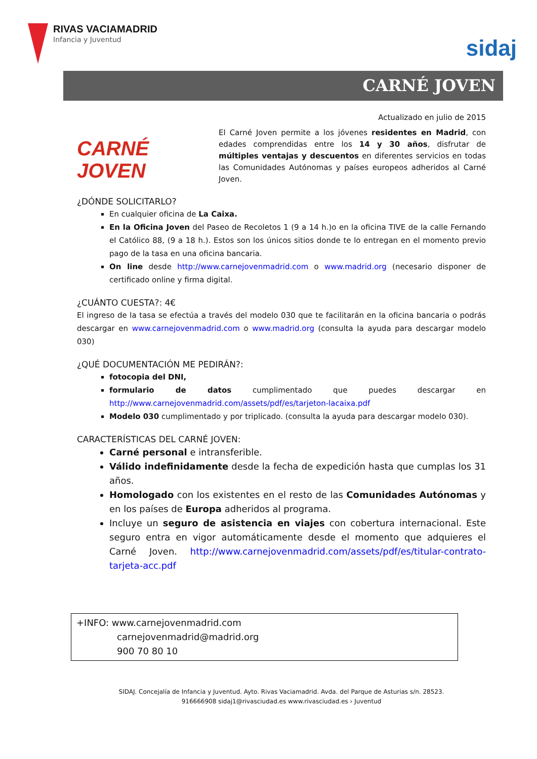RIVAS VACIAMADRID
Infancia y Juventud
sidaj
CARNÉ JOVEN
Actualizado en julio de 2015
CARNÉ
JOVEN
El Carné Joven permite a los jóvenes residentes en Madrid, con edades comprendidas entre los 14 y 30 años, disfrutar de múltiples ventajas y descuentos en diferentes servicios en todas las Comunidades Autónomas y países europeos adheridos al Carné Joven.
¿DÓNDE SOLICITARLO?
En cualquier oficina de La Caixa.
En la Oficina Joven del Paseo de Recoletos 1 (9 a 14 h.)o en la oficina TIVE de la calle Fernando el Católico 88, (9 a 18 h.). Estos son los únicos sitios donde te lo entregan en el momento previo pago de la tasa en una oficina bancaria.
On line desde http://www.carnejovenmadrid.com o www.madrid.org (necesario disponer de certificado online y firma digital.
¿CUÁNTO CUESTA?: 4€
El ingreso de la tasa se efectúa a través del modelo 030 que te facilitarán en la oficina bancaria o podrás descargar en www.carnejovenmadrid.com o www.madrid.org (consulta la ayuda para descargar modelo 030)
¿QUÉ DOCUMENTACIÓN ME PEDIRÁN?:
fotocopia del DNI,
formulario de datos cumplimentado que puedes descargar en http://www.carnejovenmadrid.com/assets/pdf/es/tarjeton-lacaixa.pdf
Modelo 030 cumplimentado y por triplicado. (consulta la ayuda para descargar modelo 030).
CARACTERÍSTICAS DEL CARNÉ JOVEN:
Carné personal e intransferible.
Válido indefinidamente desde la fecha de expedición hasta que cumplas los 31 años.
Homologado con los existentes en el resto de las Comunidades Autónomas y en los países de Europa adheridos al programa.
Incluye un seguro de asistencia en viajes con cobertura internacional. Este seguro entra en vigor automáticamente desde el momento que adquieres el Carné Joven. http://www.carnejovenmadrid.com/assets/pdf/es/titular-contrato-tarjeta-acc.pdf
+INFO: www.carnejovenmadrid.com
carnejovenmadrid@madrid.org
900 70 80 10
SIDAJ. Concejalía de Infancia y Juventud. Ayto. Rivas Vaciamadrid. Avda. del Parque de Asturias s/n. 28523.
916666908 sidaj1@rivasciudad.es www.rivasciudad.es › Juventud